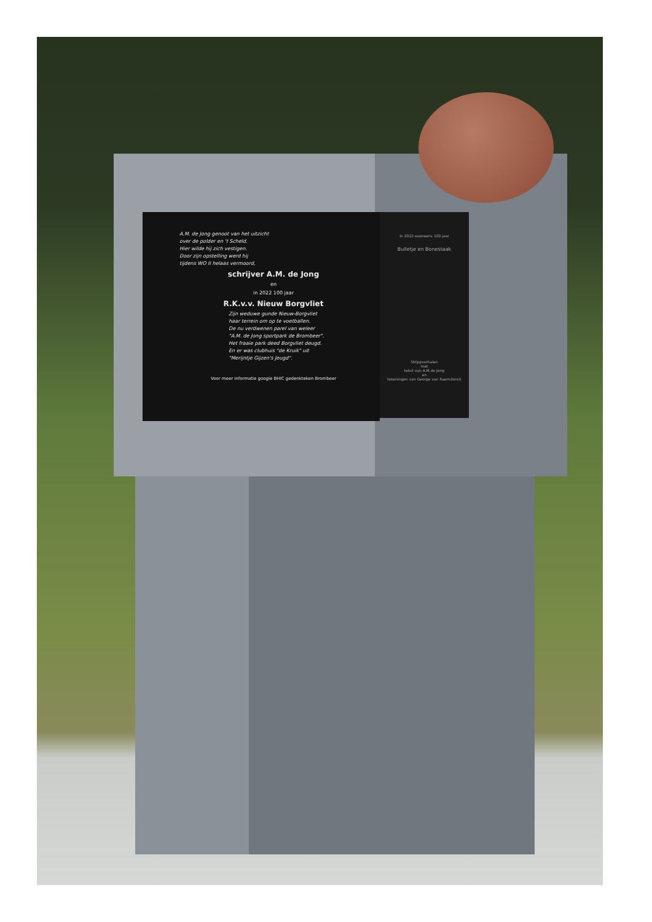A.M. de Jong genoot van het uitzicht
over de polder en 't Scheld.
Hier wilde hij zich vestigen.
Door zijn opstelling werd hij
tijdens WO II helaas vermoord,
schrijver A.M. de Jong
en
in 2022 100 jaar
R.K.v.v. Nieuw Borgvliet
Zijn weduwe gunde Nieuw-Borgvliet
haar terrein om op te voetballen.
De nu verdwenen parel van weleer
"A.M. de Jong sportpark de Brombeer".
Het fraaie park deed Borgvliet deugd.
En er was clubhuis "de Kruik" uit
"Merijntje Gijzen's Jeugd".
Voor meer informatie google BHIC gedenkteken Brombeer
In 2022 eveneens 100 jaar
Bulletje en Bonestaak
Strippverhalen
met
tekst van A.M.de Jong
en
tekeningen van George van Raemdonck